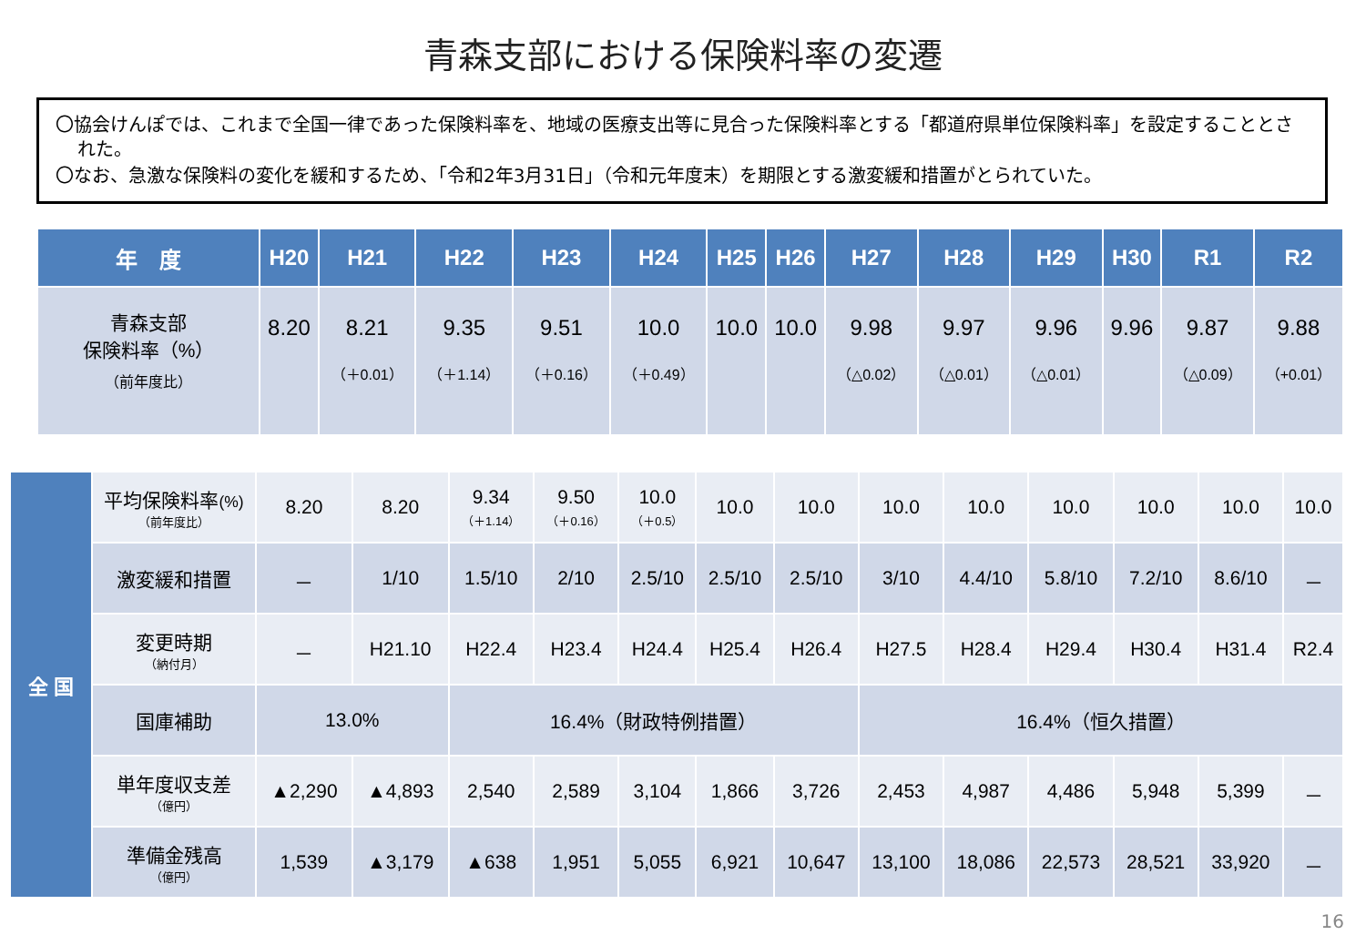青森支部における保険料率の変遷
〇協会けんぽでは、これまで全国一律であった保険料率を、地域の医療支出等に見合った保険料率とする「都道府県単位保険料率」を設定することとされた。
〇なお、急激な保険料の変化を緩和するため、「令和2年3月31日」（令和元年度末）を期限とする激変緩和措置がとられていた。
| 年 度 | H20 | H21 | H22 | H23 | H24 | H25 | H26 | H27 | H28 | H29 | H30 | R1 | R2 |
| --- | --- | --- | --- | --- | --- | --- | --- | --- | --- | --- | --- | --- | --- |
| 青森支部 保険料率（%） （前年度比） | 8.20 | 8.21 （＋0.01） | 9.35 （＋1.14） | 9.51 （＋0.16） | 10.0 （＋0.49） | 10.0 | 10.0 | 9.98 （△0.02） | 9.97 （△0.01） | 9.96 （△0.01） | 9.96 | 9.87 （△0.09） | 9.88 （+0.01） |
| 全 国 | 平均保険料率 (%) （前年度比） | 8.20 | 8.20 | 9.34 （＋1.14） | 9.50 （＋0.16） | 10.0 （＋0.5） | 10.0 | 10.0 | 10.0 | 10.0 | 10.0 | 10.0 | 10.0 | 10.0 |
| | 激変緩和措置 | － | 1/10 | 1.5/10 | 2/10 | 2.5/10 | 2.5/10 | 2.5/10 | 3/10 | 4.4/10 | 5.8/10 | 7.2/10 | 8.6/10 | － |
| | 変更時期 （納付月） | － | H21.10 | H22.4 | H23.4 | H24.4 | H25.4 | H26.4 | H27.5 | H28.4 | H29.4 | H30.4 | H31.4 | R2.4 |
| | 国庫補助 | 13.0% | | 16.4%（財政特例措置） | | | | | 16.4%（恒久措置） | | | | | |
| | 単年度収支差 （億円） | ▲2,290 | ▲4,893 | 2,540 | 2,589 | 3,104 | 1,866 | 3,726 | 2,453 | 4,987 | 4,486 | 5,948 | 5,399 | － |
| | 準備金残高 （億円） | 1,539 | ▲3,179 | ▲638 | 1,951 | 5,055 | 6,921 | 10,647 | 13,100 | 18,086 | 22,573 | 28,521 | 33,920 | － |
16